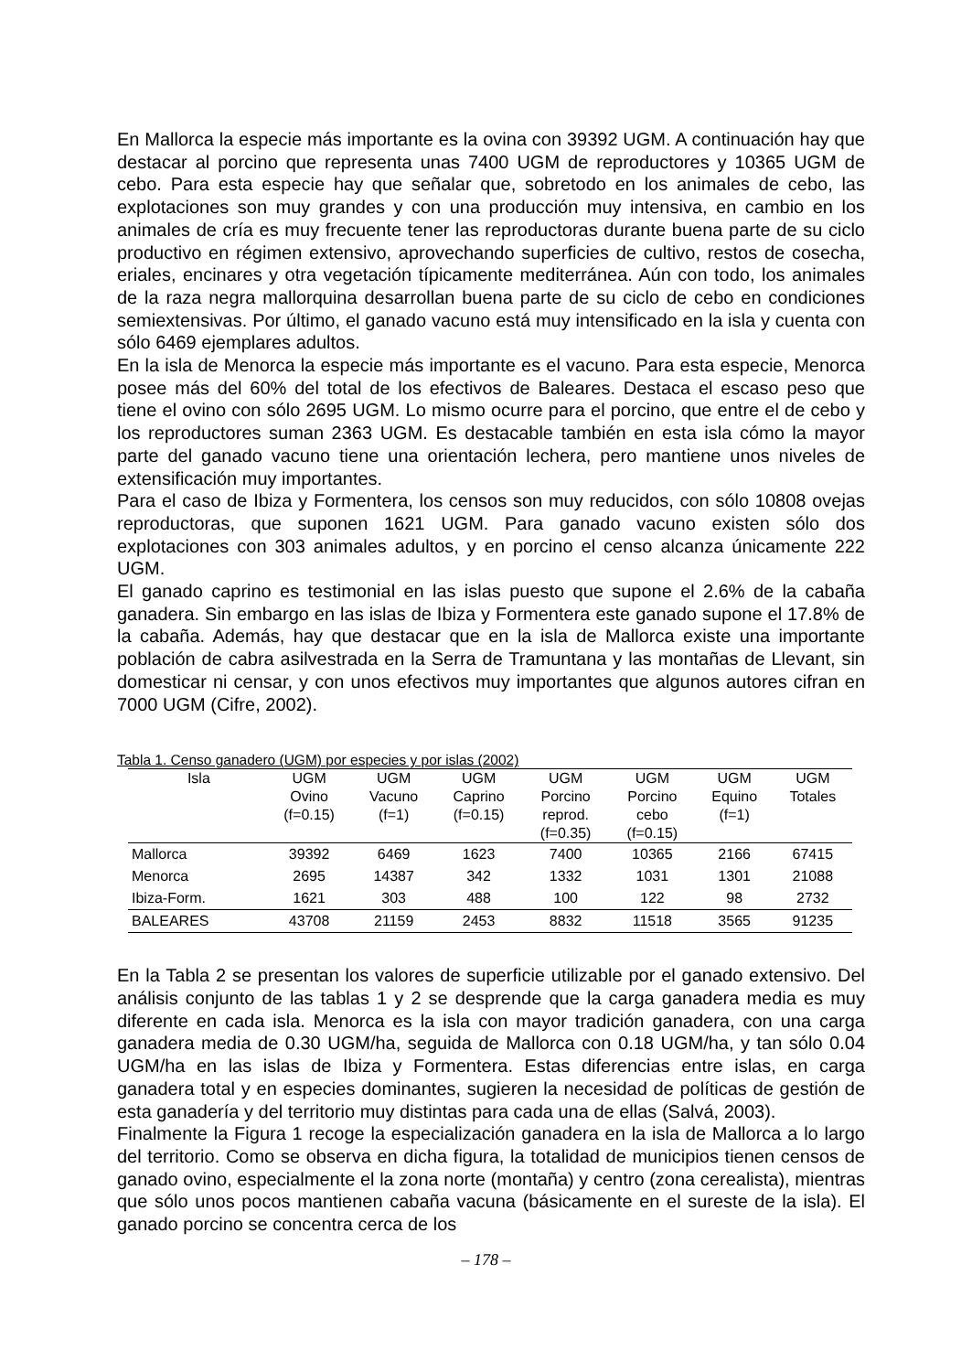En Mallorca la especie más importante es la ovina con 39392 UGM. A continuación hay que destacar al porcino que representa unas 7400 UGM de reproductores y 10365 UGM de cebo. Para esta especie hay que señalar que, sobretodo en los animales de cebo, las explotaciones son muy grandes y con una producción muy intensiva, en cambio en los animales de cría es muy frecuente tener las reproductoras durante buena parte de su ciclo productivo en régimen extensivo, aprovechando superficies de cultivo, restos de cosecha, eriales, encinares y otra vegetación típicamente mediterránea. Aún con todo, los animales de la raza negra mallorquina desarrollan buena parte de su ciclo de cebo en condiciones semiextensivas. Por último, el ganado vacuno está muy intensificado en la isla y cuenta con sólo 6469 ejemplares adultos.
En la isla de Menorca la especie más importante es el vacuno. Para esta especie, Menorca posee más del 60% del total de los efectivos de Baleares. Destaca el escaso peso que tiene el ovino con sólo 2695 UGM. Lo mismo ocurre para el porcino, que entre el de cebo y los reproductores suman 2363 UGM. Es destacable también en esta isla cómo la mayor parte del ganado vacuno tiene una orientación lechera, pero mantiene unos niveles de extensificación muy importantes.
Para el caso de Ibiza y Formentera, los censos son muy reducidos, con sólo 10808 ovejas reproductoras, que suponen 1621 UGM. Para ganado vacuno existen sólo dos explotaciones con 303 animales adultos, y en porcino el censo alcanza únicamente 222 UGM.
El ganado caprino es testimonial en las islas puesto que supone el 2.6% de la cabaña ganadera. Sin embargo en las islas de Ibiza y Formentera este ganado supone el 17.8% de la cabaña. Además, hay que destacar que en la isla de Mallorca existe una importante población de cabra asilvestrada en la Serra de Tramuntana y las montañas de Llevant, sin domesticar ni censar, y con unos efectivos muy importantes que algunos autores cifran en 7000 UGM (Cifre, 2002).
Tabla 1. Censo ganadero (UGM) por especies y por islas (2002)
| Isla | UGM Ovino (f=0.15) | UGM Vacuno (f=1) | UGM Caprino (f=0.15) | UGM Porcino reprod. (f=0.35) | UGM Porcino cebo (f=0.15) | UGM Equino (f=1) | UGM Totales |
| --- | --- | --- | --- | --- | --- | --- | --- |
| Mallorca | 39392 | 6469 | 1623 | 7400 | 10365 | 2166 | 67415 |
| Menorca | 2695 | 14387 | 342 | 1332 | 1031 | 1301 | 21088 |
| Ibiza-Form. | 1621 | 303 | 488 | 100 | 122 | 98 | 2732 |
| BALEARES | 43708 | 21159 | 2453 | 8832 | 11518 | 3565 | 91235 |
En la Tabla 2 se presentan los valores de superficie utilizable por el ganado extensivo. Del análisis conjunto de las tablas 1 y 2 se desprende que la carga ganadera media es muy diferente en cada isla. Menorca es la isla con mayor tradición ganadera, con una carga ganadera media de 0.30 UGM/ha, seguida de Mallorca con 0.18 UGM/ha, y tan sólo 0.04 UGM/ha en las islas de Ibiza y Formentera. Estas diferencias entre islas, en carga ganadera total y en especies dominantes, sugieren la necesidad de políticas de gestión de esta ganadería y del territorio muy distintas para cada una de ellas (Salvá, 2003).
Finalmente la Figura 1 recoge la especialización ganadera en la isla de Mallorca a lo largo del territorio. Como se observa en dicha figura, la totalidad de municipios tienen censos de ganado ovino, especialmente el la zona norte (montaña) y centro (zona cerealista), mientras que sólo unos pocos mantienen cabaña vacuna (básicamente en el sureste de la isla). El ganado porcino se concentra cerca de los
– 178 –